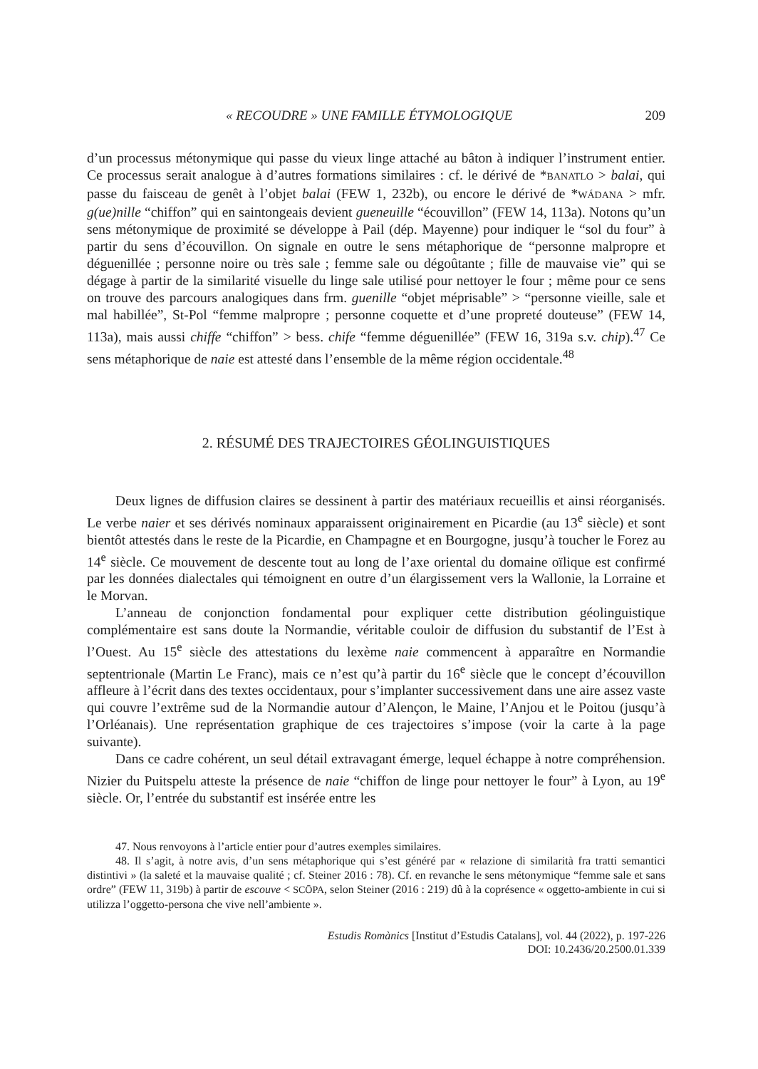« RECOUDRE » UNE FAMILLE ÉTYMOLOGIQUE 209
d’un processus métonymique qui passe du vieux linge attaché au bâton à indiquer l’instrument entier. Ce processus serait analogue à d’autres formations similaires : cf. le dérivé de *BANATLO > balai, qui passe du faisceau de genêt à l’objet balai (FEW 1, 232b), ou encore le dérivé de *WÁDANA > mfr. g(ue)nille “chiffon” qui en saintongeais devient gueneuille “écouvillon” (FEW 14, 113a). Notons qu’un sens métonymique de proximité se développe à Pail (dép. Mayenne) pour indiquer le “sol du four” à partir du sens d’écouvillon. On signale en outre le sens métaphorique de “personne malpropre et déguenillée ; personne noire ou très sale ; femme sale ou dégoûtante ; fille de mauvaise vie” qui se dégage à partir de la similarité visuelle du linge sale utilisé pour nettoyer le four ; même pour ce sens on trouve des parcours analogiques dans frm. guenille “objet méprisable” > “personne vieille, sale et mal habillée”, St-Pol “femme malpropre ; personne coquette et d’une propreté douteuse” (FEW 14, 113a), mais aussi chiffe “chiffon” > bess. chife “femme déguenillée” (FEW 16, 319a s.v. chip).<sup>47</sup> Ce sens métaphorique de naie est attesté dans l’ensemble de la même région occidentale.<sup>48</sup>
2. RÉSUMÉ DES TRAJECTOIRES GÉOLINGUISTIQUES
Deux lignes de diffusion claires se dessinent à partir des matériaux recueillis et ainsi réorganisés. Le verbe naier et ses dérivés nominaux apparaissent originairement en Picardie (au 13<sup>e</sup> siècle) et sont bientôt attestés dans le reste de la Picardie, en Champagne et en Bourgogne, jusqu’à toucher le Forez au 14<sup>e</sup> siècle. Ce mouvement de descente tout au long de l’axe oriental du domaine oïlique est confirmé par les données dialectales qui témoignent en outre d’un élargissement vers la Wallonie, la Lorraine et le Morvan.
L’anneau de conjonction fondamental pour expliquer cette distribution géolinguistique complémentaire est sans doute la Normandie, véritable couloir de diffusion du substantif de l’Est à l’Ouest. Au 15<sup>e</sup> siècle des attestations du lexème naie commencent à apparaître en Normandie septentrionale (Martin Le Franc), mais ce n’est qu’à partir du 16<sup>e</sup> siècle que le concept d’écouvillon affleure à l’écrit dans des textes occidentaux, pour s’implanter successivement dans une aire assez vaste qui couvre l’extrême sud de la Normandie autour d’Alençon, le Maine, l’Anjou et le Poitou (jusqu’à l’Orléanais). Une représentation graphique de ces trajectoires s’impose (voir la carte à la page suivante).
Dans ce cadre cohérent, un seul détail extravagant émerge, lequel échappe à notre compréhension. Nizier du Puitspelu atteste la présence de naie “chiffon de linge pour nettoyer le four” à Lyon, au 19<sup>e</sup> siècle. Or, l’entrée du substantif est insérée entre les
47. Nous renvoyons à l’article entier pour d’autres exemples similaires.
48. Il s’agit, à notre avis, d’un sens métaphorique qui s’est généré par « relazione di similarità fra tratti semantici distintivi » (la saleté et la mauvaise qualité ; cf. Steiner 2016 : 78). Cf. en revanche le sens métonymique “femme sale et sans ordre” (FEW 11, 319b) à partir de escouve < SCŌPA, selon Steiner (2016 : 219) dû à la coprésence « oggetto-ambiente in cui si utilizza l’oggetto-persona che vive nell’ambiente ».
Estudis Romànics [Institut d’Estudis Catalans], vol. 44 (2022), p. 197-226
DOI: 10.2436/20.2500.01.339